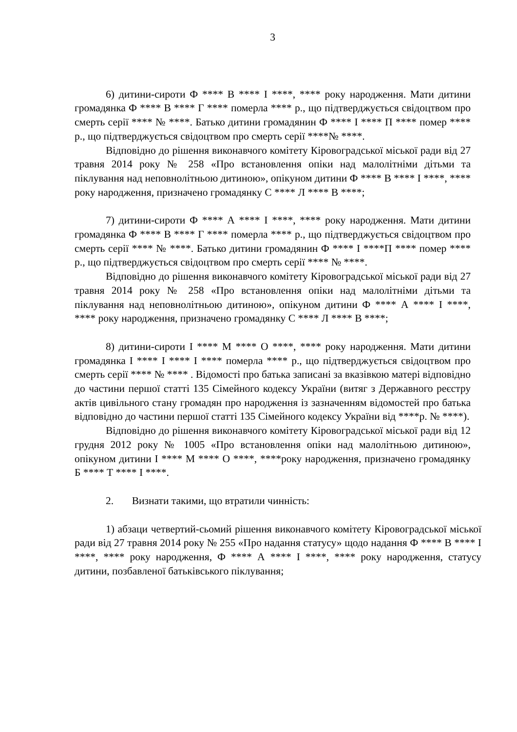3
6) дитини-сироти Ф **** В **** І ****, **** року народження. Мати дитини громадянка Ф **** В **** Г **** померла **** р., що підтверджується свідоцтвом про смерть серії **** № ****. Батько дитини громадянин Ф **** І **** П **** помер **** р., що підтверджується свідоцтвом про смерть серії ****№ ****.
Відповідно до рішення виконавчого комітету Кіровоградської міської ради від 27 травня 2014 року № 258 «Про встановлення опіки над малолітніми дітьми та піклування над неповнолітньою дитиною», опікуном дитини Ф **** В **** І ****, **** року народження, призначено громадянку С **** Л **** В ****;
7) дитини-сироти Ф **** А **** І ****, **** року народження. Мати дитини громадянка Ф **** В **** Г **** померла **** р., що підтверджується свідоцтвом про смерть серії **** № ****. Батько дитини громадянин Ф **** І ****П **** помер **** р., що підтверджується свідоцтвом про смерть серії **** № ****.
Відповідно до рішення виконавчого комітету Кіровоградської міської ради від 27 травня 2014 року № 258 «Про встановлення опіки над малолітніми дітьми та піклування над неповнолітньою дитиною», опікуном дитини Ф **** А **** І ****, **** року народження, призначено громадянку С **** Л **** В ****;
8) дитини-сироти І **** М **** О ****, **** року народження. Мати дитини громадянка І **** І **** І **** померла **** р., що підтверджується свідоцтвом про смерть серії **** № **** . Відомості про батька записані за вказівкою матері відповідно до частини першої статті 135 Сімейного кодексу України (витяг з Державного реєстру актів цивільного стану громадян про народження із зазначенням відомостей про батька відповідно до частини першої статті 135 Сімейного кодексу України від ****р. № ****).
Відповідно до рішення виконавчого комітету Кіровоградської міської ради від 12 грудня 2012 року № 1005 «Про встановлення опіки над малолітньою дитиною», опікуном дитини І **** М **** О ****, ****року народження, призначено громадянку Б **** Т **** І ****.
2. Визнати такими, що втратили чинність:
1) абзаци четвертий-сьомий рішення виконавчого комітету Кіровоградської міської ради від 27 травня 2014 року № 255 «Про надання статусу» щодо надання Ф **** В **** І ****, **** року народження, Ф **** А **** І ****, **** року народження, статусу дитини, позбавленої батьківського піклування;